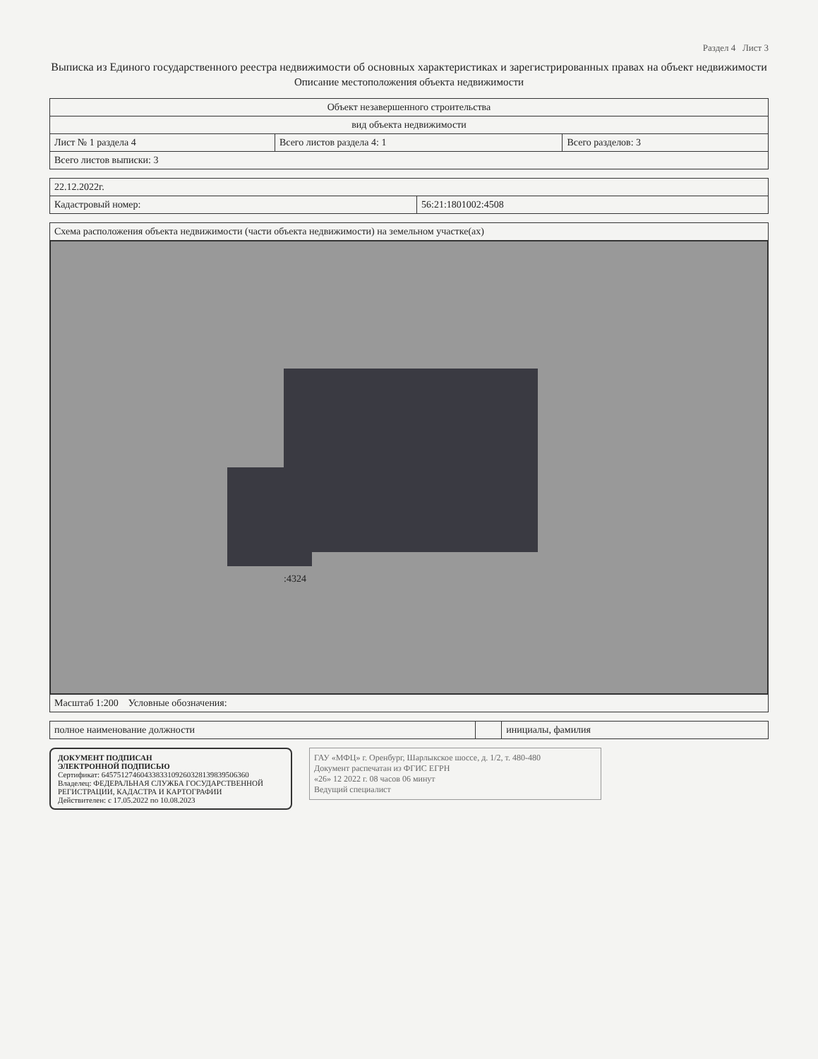Раздел 4 Лист 3
Выписка из Единого государственного реестра недвижимости об основных характеристиках и зарегистрированных правах на объект недвижимости
Описание местоположения объекта недвижимости
| Объект незавершенного строительства | | |
| вид объекта недвижимости | | |
| Лист № 1 раздела 4 | Всего листов раздела 4: 1 | Всего разделов: 3 |
| Всего листов выписки: 3 | | |
| 22.12.2022г. | |
| Кадастровый номер: | 56:21:1801002:4508 |
| Схема расположения объекта недвижимости (части объекта недвижимости) на земельном участке(ах) |
| :4324 |
| Масштаб 1:200 Условные обозначения: |
| полное наименование должности | | инициалы, фамилия |
ДОКУМЕНТ ПОДПИСАН
ЭЛЕКТРОННОЙ ПОДПИСЬЮ
Сертификат: 64575127460433833109260328139839506360
Владелец: ФЕДЕРАЛЬНАЯ СЛУЖБА ГОСУДАРСТВЕННОЙ РЕГИСТРАЦИИ, КАДАСТРА И КАРТОГРАФИИ
Действителен: с 17.05.2022 по 10.08.2023
ГАУ «МФЦ» г. Оренбург, Шарлыкское шоссе, д. 1/2, т. 480-480
Документ распечатан из ФГИС ЕГРН
«26» 12 2022 г. 08 часов 06 минут
Ведущий специалист